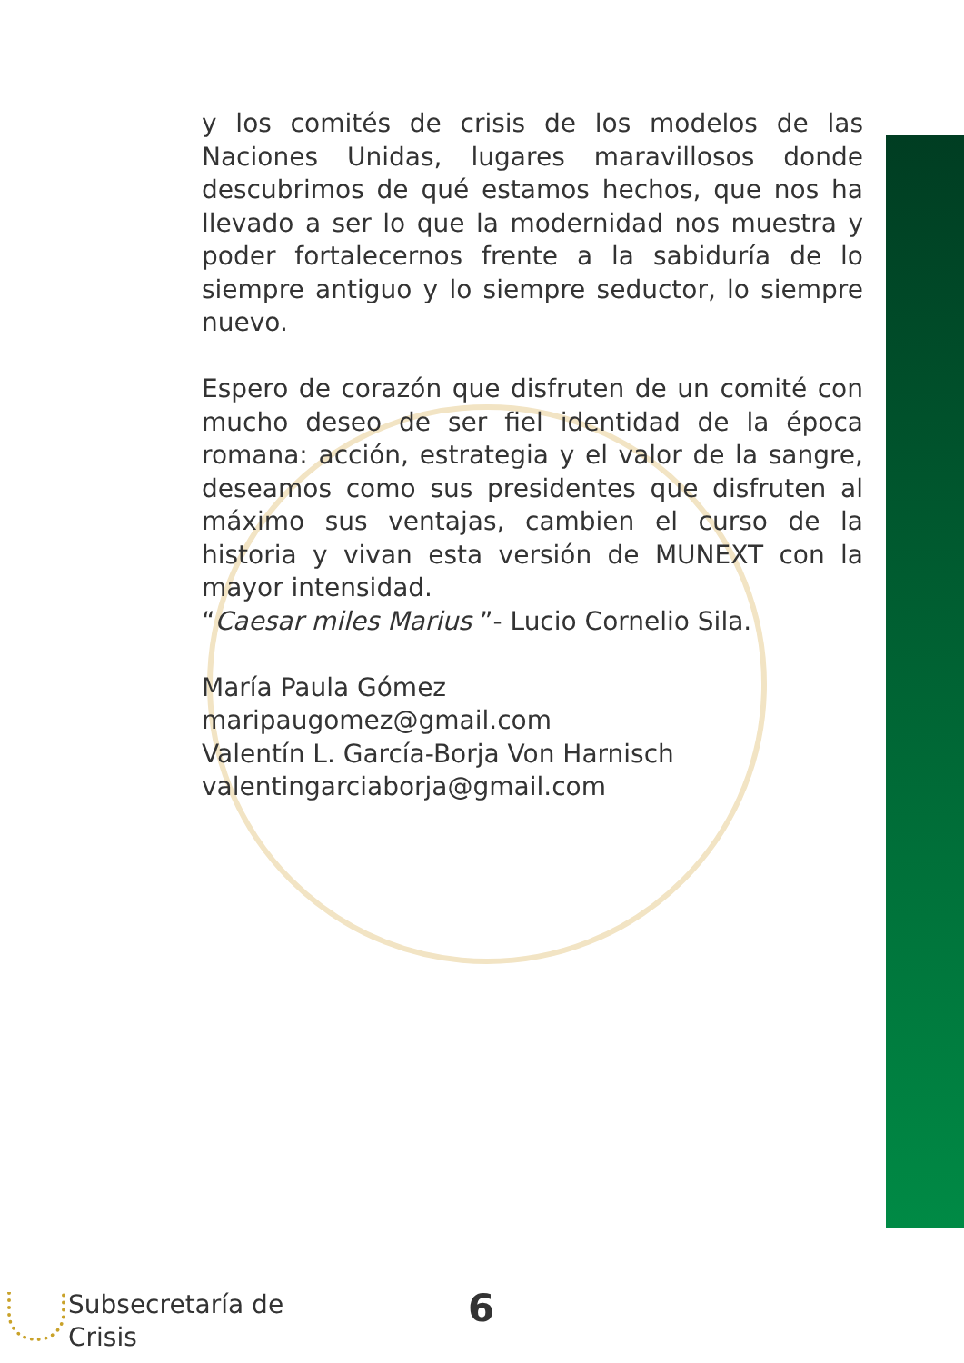y los comités de crisis de los modelos de las Naciones Unidas, lugares maravillosos donde descubrimos de qué estamos hechos, que nos ha llevado a ser lo que la modernidad nos muestra y poder fortalecernos frente a la sabiduría de lo siempre antiguo y lo siempre seductor, lo siempre nuevo.
Espero de corazón que disfruten de un comité con mucho deseo de ser fiel identidad de la época romana: acción, estrategia y el valor de la sangre, deseamos como sus presidentes que disfruten al máximo sus ventajas, cambien el curso de la historia y vivan esta versión de MUNEXT con la mayor intensidad.
“Caesar miles Marius ”- Lucio Cornelio Sila.
María Paula Gómez
maripaugomez@gmail.com
Valentín L. García-Borja Von Harnisch
valentingarciaborja@gmail.com
Subsecretaría de
Crisis
6